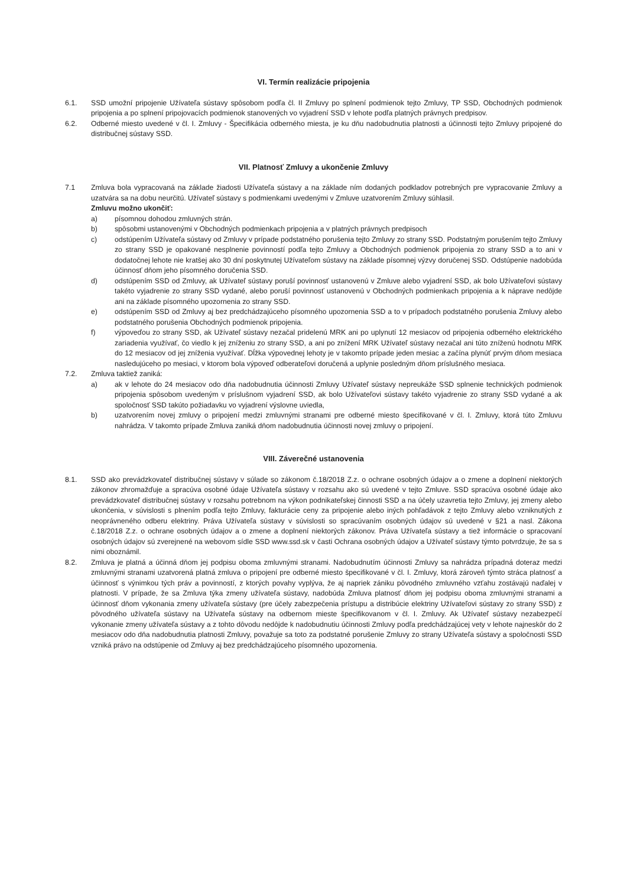VI. Termín realizácie pripojenia
6.1. SSD umožní pripojenie Užívateľa sústavy spôsobom podľa čl. II Zmluvy po splnení podmienok tejto Zmluvy, TP SSD, Obchodných podmienok pripojenia a po splnení pripojovacích podmienok stanovených vo vyjadrení SSD v lehote podľa platných právnych predpisov.
6.2. Odberné miesto uvedené v čl. I. Zmluvy - Špecifikácia odberného miesta, je ku dňu nadobudnutia platnosti a účinnosti tejto Zmluvy pripojené do distribučnej sústavy SSD.
VII. Platnosť Zmluvy a ukončenie Zmluvy
7.1 Zmluva bola vypracovaná na základe žiadosti Užívateľa sústavy a na základe ním dodaných podkladov potrebných pre vypracovanie Zmluvy a uzatvára sa na dobu neurčitú. Užívateľ sústavy s podmienkami uvedenými v Zmluve uzatvorením Zmluvy súhlasil.
Zmluvu možno ukončiť:
a) písomnou dohodou zmluvných strán.
b) spôsobmi ustanovenými v Obchodných podmienkach pripojenia a v platných právnych predpisoch
c) odstúpením Užívateľa sústavy od Zmluvy v prípade podstatného porušenia tejto Zmluvy zo strany SSD. Podstatným porušením tejto Zmluvy zo strany SSD je opakované nesplnenie povinností podľa tejto Zmluvy a Obchodných podmienok pripojenia zo strany SSD a to ani v dodatočnej lehote nie kratšej ako 30 dní poskytnutej Užívateľom sústavy na základe písomnej výzvy doručenej SSD. Odstúpenie nadobúda účinnosť dňom jeho písomného doručenia SSD.
d) odstúpením SSD od Zmluvy, ak Užívateľ sústavy poruší povinnosť ustanovenú v Zmluve alebo vyjadrení SSD, ak bolo Užívateľovi sústavy takéto vyjadrenie zo strany SSD vydané, alebo poruší povinnosť ustanovenú v Obchodných podmienkach pripojenia a k náprave nedôjde ani na základe písomného upozornenia zo strany SSD.
e) odstúpením SSD od Zmluvy aj bez predchádzajúceho písomného upozornenia SSD a to v prípadoch podstatného porušenia Zmluvy alebo podstatného porušenia Obchodných podmienok pripojenia.
f) výpoveďou zo strany SSD, ak Užívateľ sústavy nezačal pridelenú MRK ani po uplynutí 12 mesiacov od pripojenia odberného elektrického zariadenia využívať, čo viedlo k jej zníženiu zo strany SSD, a ani po znížení MRK Užívateľ sústavy nezačal ani túto zníženú hodnotu MRK do 12 mesiacov od jej zníženia využívať. Dĺžka výpovednej lehoty je v takomto prípade jeden mesiac a začína plynúť prvým dňom mesiaca nasledujúceho po mesiaci, v ktorom bola výpoveď odberateľovi doručená a uplynie posledným dňom príslušného mesiaca.
7.2. Zmluva taktiež zaniká:
a) ak v lehote do 24 mesiacov odo dňa nadobudnutia účinnosti Zmluvy Užívateľ sústavy nepreukáže SSD splnenie technických podmienok pripojenia spôsobom uvedeným v príslušnom vyjadrení SSD, ak bolo Užívateľovi sústavy takéto vyjadrenie zo strany SSD vydané a ak spoločnosť SSD takúto požiadavku vo vyjadrení výslovne uviedla,
b) uzatvorením novej zmluvy o pripojení medzi zmluvnými stranami pre odberné miesto špecifikované v čl. I. Zmluvy, ktorá túto Zmluvu nahrádza. V takomto prípade Zmluva zaniká dňom nadobudnutia účinnosti novej zmluvy o pripojení.
VIII. Záverečné ustanovenia
8.1. SSD ako prevádzkovateľ distribučnej sústavy v súlade so zákonom č.18/2018 Z.z. o ochrane osobných údajov a o zmene a doplnení niektorých zákonov zhromažďuje a spracúva osobné údaje Užívateľa sústavy v rozsahu ako sú uvedené v tejto Zmluve. SSD spracúva osobné údaje ako prevádzkovateľ distribučnej sústavy v rozsahu potrebnom na výkon podnikateľskej činnosti SSD a na účely uzavretia tejto Zmluvy, jej zmeny alebo ukončenia, v súvislosti s plnením podľa tejto Zmluvy, fakturácie ceny za pripojenie alebo iných pohľadávok z tejto Zmluvy alebo vzniknutých z neoprávneného odberu elektriny. Práva Užívateľa sústavy v súvislosti so spracúvaním osobných údajov sú uvedené v §21 a nasl. Zákona č.18/2018 Z.z. o ochrane osobných údajov a o zmene a doplnení niektorých zákonov. Práva Užívateľa sústavy a tiež informácie o spracovaní osobných údajov sú zverejnené na webovom sídle SSD www.ssd.sk v časti Ochrana osobných údajov a Užívateľ sústavy týmto potvrdzuje, že sa s nimi oboznámil.
8.2. Zmluva je platná a účinná dňom jej podpisu oboma zmluvnými stranami. Nadobudnutím účinnosti Zmluvy sa nahrádza prípadná doteraz medzi zmluvnými stranami uzatvorená platná zmluva o pripojení pre odberné miesto špecifikované v čl. I. Zmluvy, ktorá zároveň týmto stráca platnosť a účinnosť s výnimkou tých práv a povinností, z ktorých povahy vyplýva, že aj napriek zániku pôvodného zmluvného vzťahu zostávajú naďalej v platnosti. V prípade, že sa Zmluva týka zmeny užívateľa sústavy, nadobúda Zmluva platnosť dňom jej podpisu oboma zmluvnými stranami a účinnosť dňom vykonania zmeny užívateľa sústavy (pre účely zabezpečenia prístupu a distribúcie elektriny Užívateľovi sústavy zo strany SSD) z pôvodného užívateľa sústavy na Užívateľa sústavy na odbernom mieste špecifikovanom v čl. I. Zmluvy. Ak Užívateľ sústavy nezabezpečí vykonanie zmeny užívateľa sústavy a z tohto dôvodu nedôjde k nadobudnutiu účinnosti Zmluvy podľa predchádzajúcej vety v lehote najneskôr do 2 mesiacov odo dňa nadobudnutia platnosti Zmluvy, považuje sa toto za podstatné porušenie Zmluvy zo strany Užívateľa sústavy a spoločnosti SSD vzniká právo na odstúpenie od Zmluvy aj bez predchádzajúceho písomného upozornenia.